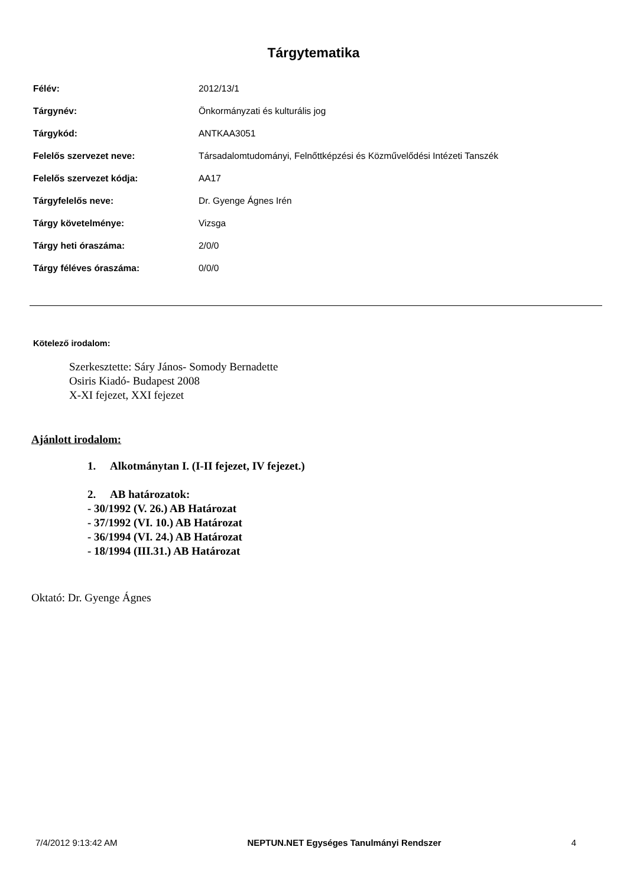Tárgytematika
| Félév: | 2012/13/1 |
| Tárgynév: | Önkormányzati és kulturális jog |
| Tárgykód: | ANTKAA3051 |
| Felelős szervezet neve: | Társadalomtudományi, Felnőttképzési és Közművelődési Intézeti Tanszék |
| Felelős szervezet kódja: | AA17 |
| Tárgyfelelős neve: | Dr. Gyenge Ágnes Irén |
| Tárgy követelménye: | Vizsga |
| Tárgy heti óraszáma: | 2/0/0 |
| Tárgy féléves óraszáma: | 0/0/0 |
Kötelező irodalom:
Szerkesztette: Sáry János- Somody Bernadette
Osiris Kiadó- Budapest 2008
X-XI fejezet, XXI fejezet
Ajánlott irodalom:
1. Alkotmánytan I. (I-II fejezet, IV fejezet.)
2. AB határozatok:
- 30/1992 (V. 26.) AB Határozat
- 37/1992 (VI. 10.) AB Határozat
- 36/1994 (VI. 24.) AB Határozat
- 18/1994 (III.31.) AB Határozat
Oktató: Dr. Gyenge Ágnes
7/4/2012 9:13:42 AM NEPTUN.NET Egységes Tanulmányi Rendszer 4